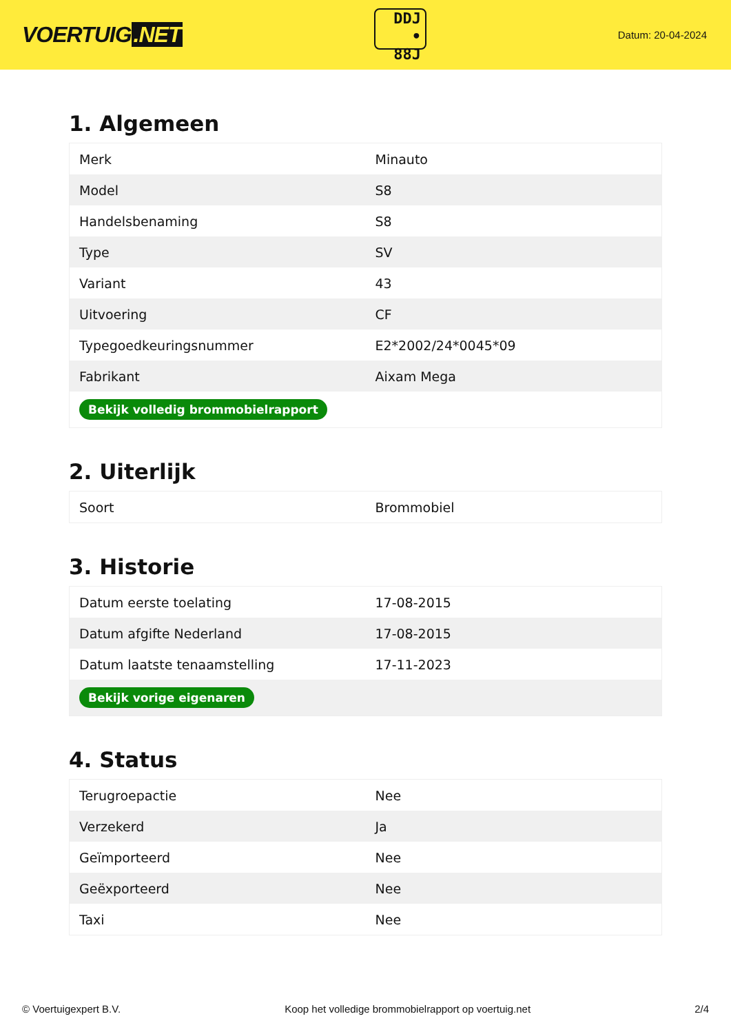VOERTUIG.NET
DDJ
• 88J
Datum: 20-04-2024
1. Algemeen
| Merk | Minauto |
| Model | S8 |
| Handelsbenaming | S8 |
| Type | SV |
| Variant | 43 |
| Uitvoering | CF |
| Typegoedkeuringsnummer | E2*2002/24*0045*09 |
| Fabrikant | Aixam Mega |
| Bekijk volledig brommobielrapport | |
2. Uiterlijk
| Soort | Brommobiel |
3. Historie
| Datum eerste toelating | 17-08-2015 |
| Datum afgifte Nederland | 17-08-2015 |
| Datum laatste tenaamstelling | 17-11-2023 |
| Bekijk vorige eigenaren | |
4. Status
| Terugroepactie | Nee |
| Verzekerd | Ja |
| Geïmporteerd | Nee |
| Geëxporteerd | Nee |
| Taxi | Nee |
© Voertuigexpert B.V. Koop het volledige brommobielrapport op voertuig.net 2/4